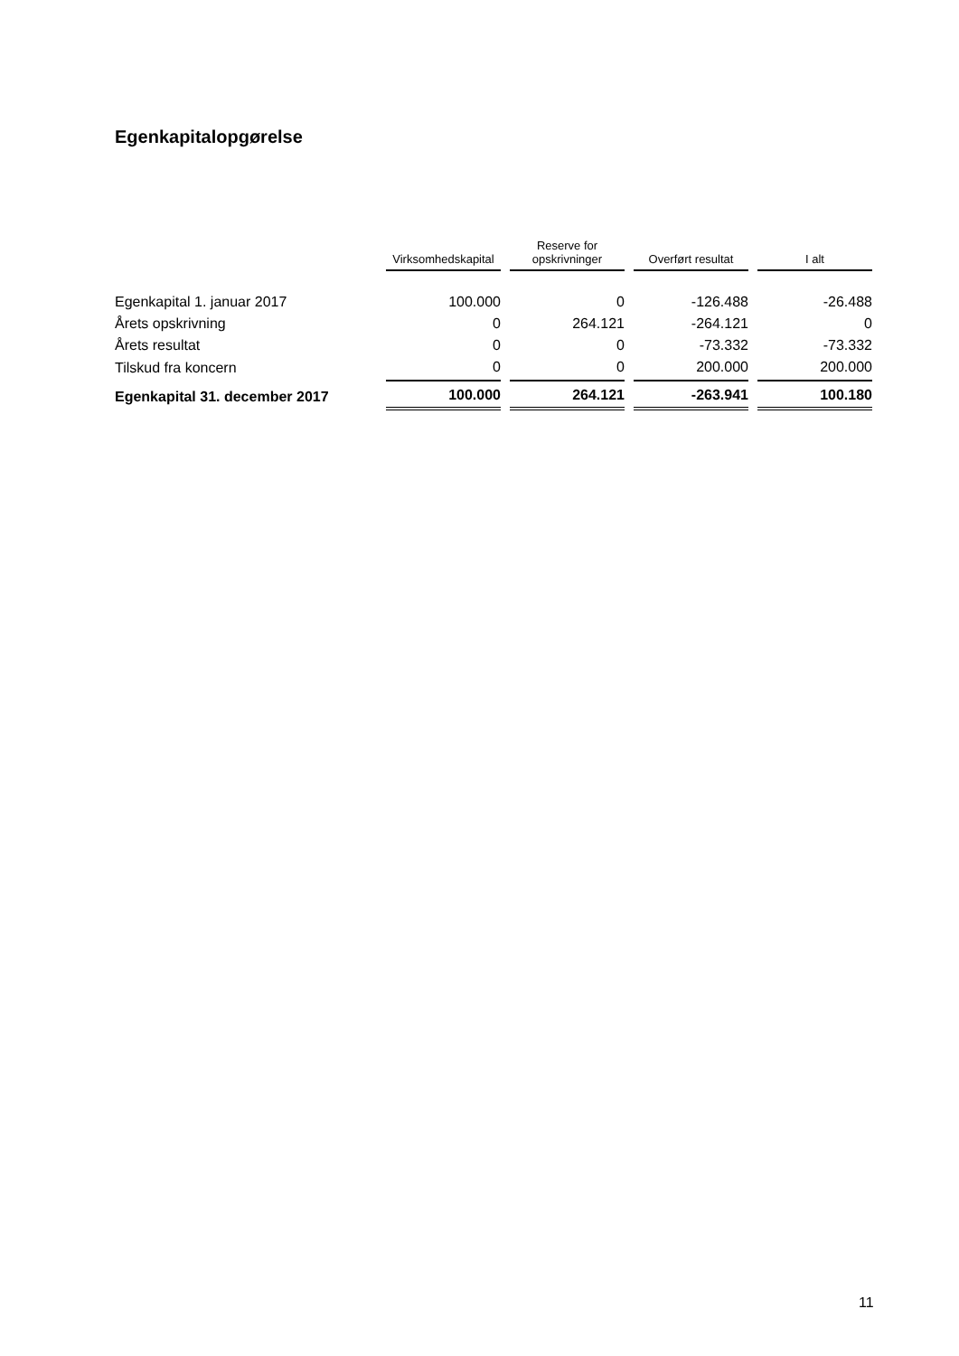Egenkapitalopgørelse
| | Virksomhedskapital | Reserve for opskrivninger | Overført resultat | I alt |
| --- | --- | --- | --- | --- |
| Egenkapital 1. januar 2017 | 100.000 | 0 | -126.488 | -26.488 |
| Årets opskrivning | 0 | 264.121 | -264.121 | 0 |
| Årets resultat | 0 | 0 | -73.332 | -73.332 |
| Tilskud fra koncern | 0 | 0 | 200.000 | 200.000 |
| Egenkapital 31. december 2017 | 100.000 | 264.121 | -263.941 | 100.180 |
11